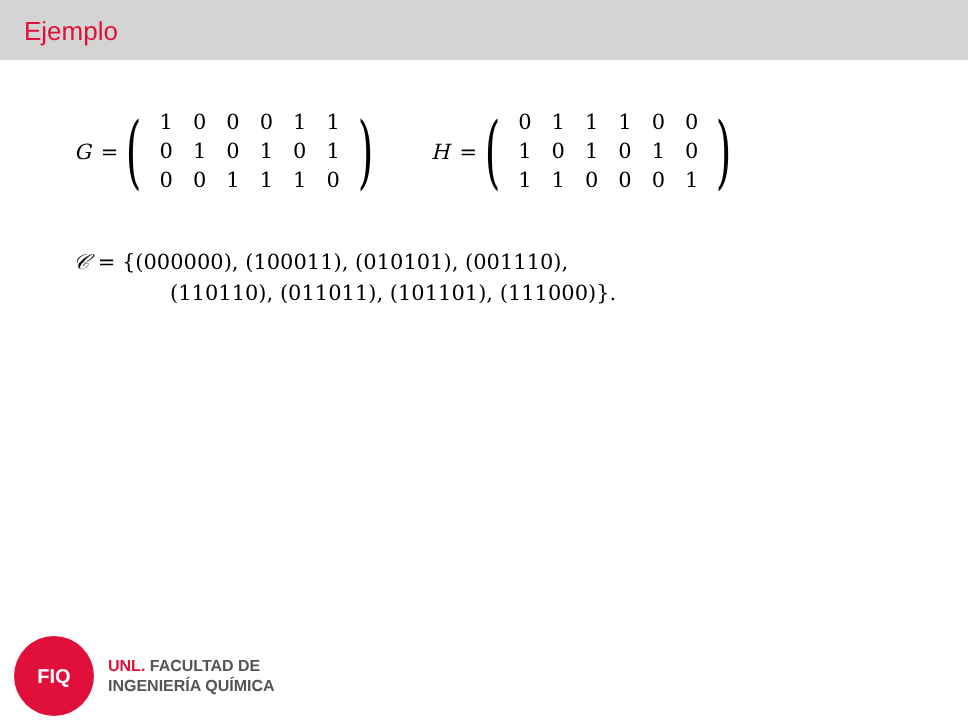Ejemplo
G =
(
| 1 | 0 | 0 | 0 | 1 | 1 |
| 0 | 1 | 0 | 1 | 0 | 1 |
| 0 | 0 | 1 | 1 | 1 | 0 |
)
H =
(
| 0 | 1 | 1 | 1 | 0 | 0 |
| 1 | 0 | 1 | 0 | 1 | 0 |
| 1 | 1 | 0 | 0 | 0 | 1 |
)
𝒞 = {(000000), (100011), (010101), (001110),
(110110), (011011), (101101), (111000)}.
FIQ
UNL. FACULTAD DE
INGENIERÍA QUÍMICA